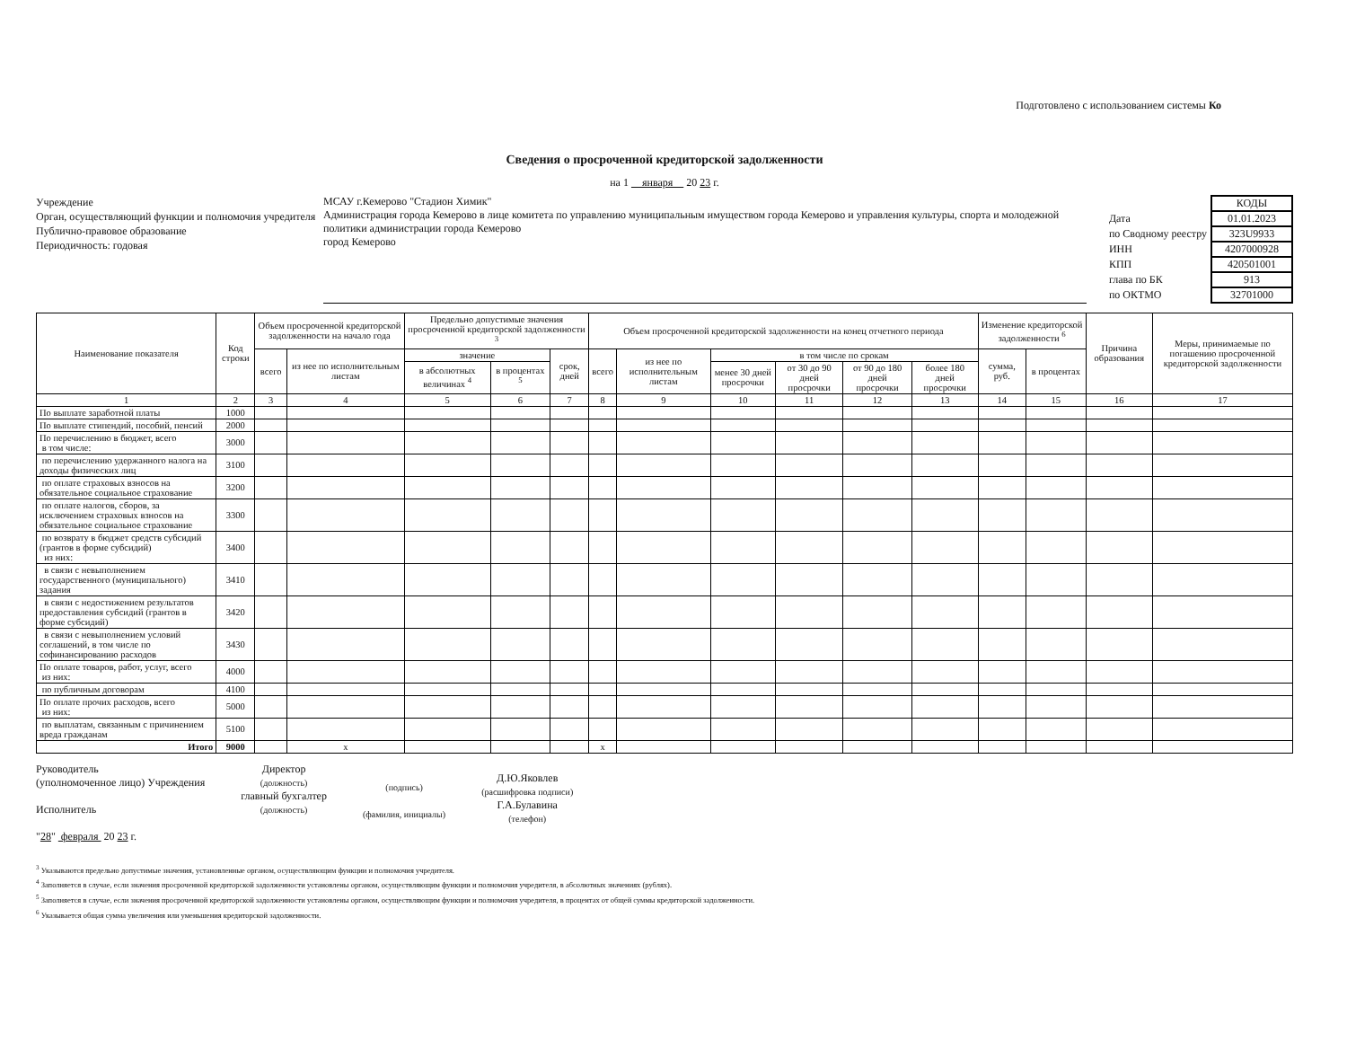Подготовлено с использованием системы Ко
Сведения о просроченной кредиторской задолженности
на 1 января 20 23 г.
Учреждение
Орган, осуществляющий функции и полномочия учредителя
Публично-правовое образование
Периодичность: годовая
МСАУ г.Кемерово "Стадион Химик"
Администрация города Кемерово в лице комитета по управлению муниципальным имуществом города Кемерово и управления культуры, спорта и молодежной политики администрации города Кемерово
город Кемерово
| | КОДЫ |
| Дата | 01.01.2023 |
| по Сводному реестру | 323U9933 |
| ИНН | 4207000928 |
| КПП | 420501001 |
| глава по БК | 913 |
| по ОКТМО | 32701000 |
| Наименование показателя | Код строки | Объем просроченной кредиторской задолженности на начало года | | Предельно допустимые значения просроченной кредиторской задолженности <sup>3</sup> | | | Объем просроченной кредиторской задолженности на конец отчетного периода | | | | | | Изменение кредиторской задолженности <sup>6</sup> | | Причина образования | Меры, принимаемые по погашению просроченной кредиторской задолженности |
| --- | --- | --- | --- | --- | --- | --- | --- | --- | --- | --- | --- | --- | --- | --- | --- | --- |
| | | всего | из нее по исполнительным листам | значение | | срок, дней | всего | из нее по исполнительным листам | в том числе по срокам | | | | сумма, руб. | в процентах | | |
| | | | | в абсолютных величинах <sup>4</sup> | в процентах <sup>5</sup> | | | | менее 30 дней просрочки | от 30 до 90 дней просрочки | от 90 до 180 дней просрочки | более 180 дней просрочки | | | | |
| 1 | 2 | 3 | 4 | 5 | 6 | 7 | 8 | 9 | 10 | 11 | 12 | 13 | 14 | 15 | 16 | 17 |
| По выплате заработной платы | 1000 | | | | | | | | | | | | | | | |
| По выплате стипендий, пособий, пенсий | 2000 | | | | | | | | | | | | | | | |
| По перечислению в бюджет, всего в том числе: | 3000 | | | | | | | | | | | | | | | |
| по перечислению удержанного налога на доходы физических лиц | 3100 | | | | | | | | | | | | | | | |
| по оплате страховых взносов на обязательное социальное страхование | 3200 | | | | | | | | | | | | | | | |
| по оплате налогов, сборов, за исключением страховых взносов на обязательное социальное страхование | 3300 | | | | | | | | | | | | | | | |
| по возврату в бюджет средств субсидий (грантов в форме субсидий) из них: | 3400 | | | | | | | | | | | | | | | |
| в связи с невыполнением государственного (муниципального) задания | 3410 | | | | | | | | | | | | | | | |
| в связи с недостижением результатов предоставления субсидий (грантов в форме субсидий) | 3420 | | | | | | | | | | | | | | | |
| в связи с невыполнением условий соглашений, в том числе по софинансированию расходов | 3430 | | | | | | | | | | | | | | | |
| По оплате товаров, работ, услуг, всего из них: | 4000 | | | | | | | | | | | | | | | |
| по публичным договорам | 4100 | | | | | | | | | | | | | | | |
| По оплате прочих расходов, всего из них: | 5000 | | | | | | | | | | | | | | | |
| по выплатам, связанным с причинением вреда гражданам | 5100 | | | | | | | | | | | | | | | |
| Итого | 9000 | | x | | | | x | | | | | | | | | |
Руководитель
(уполномоченное лицо) Учреждения
Исполнитель
"28" февраля 20 23 г.
Директор
(должность)
главный бухгалтер
(должность)
(подпись)
(фамилия, инициалы)
Д.Ю.Яковлев
(расшифровка подписи)
Г.А.Булавина
(телефон)
<sup>3</sup> Указываются предельно допустимые значения, установленные органом, осуществляющим функции и полномочия учредителя.
<sup>4</sup> Заполняется в случае, если значения просроченной кредиторской задолженности установлены органом, осуществляющим функции и полномочия учредителя, в абсолютных значениях (рублях).
<sup>5</sup> Заполняется в случае, если значения просроченной кредиторской задолженности установлены органом, осуществляющим функции и полномочия учредителя, в процентах от общей суммы кредиторской задолженности.
<sup>6</sup> Указывается общая сумма увеличения или уменьшения кредиторской задолженности.